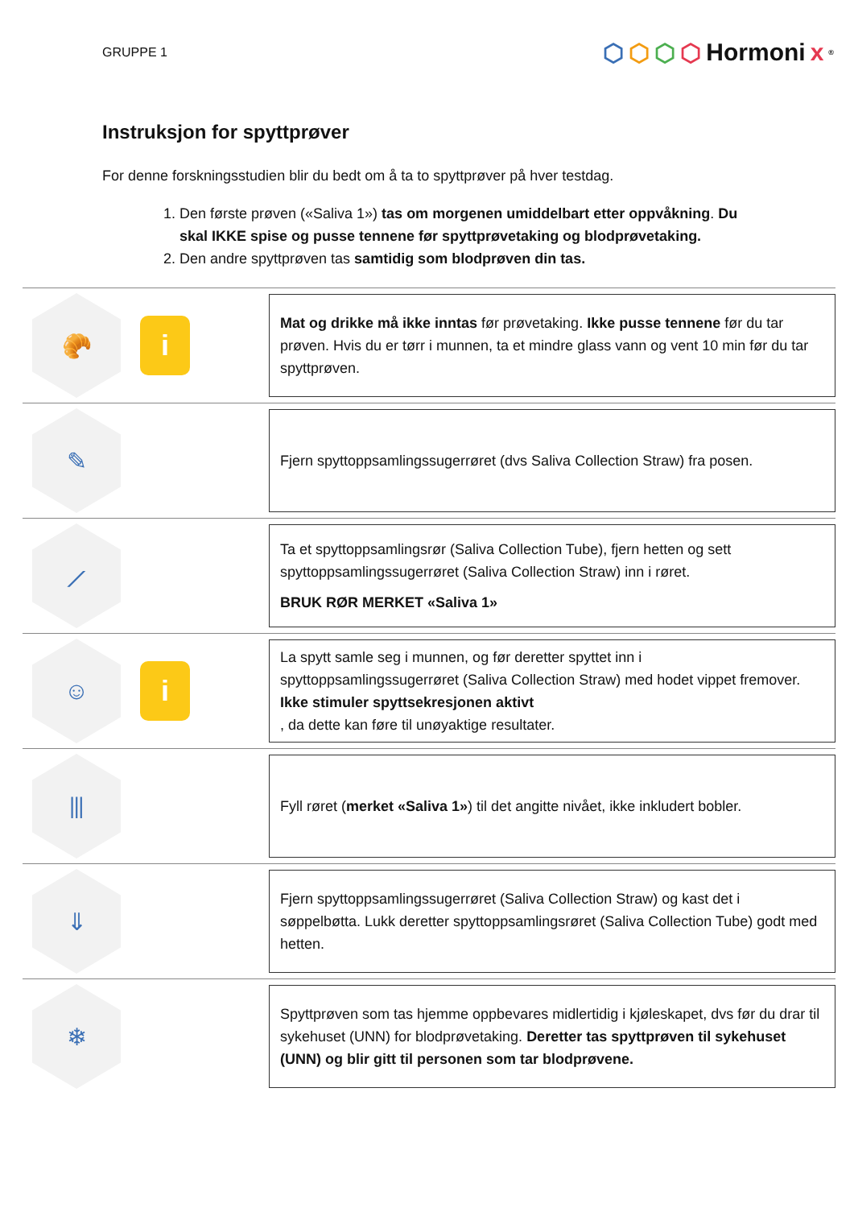GRUPPE 1 ⬡ ⬡ ⬡ ⬡ Hormoni x<sup>®</sup>
Instruksjon for spyttprøver
For denne forskningsstudien blir du bedt om å ta to spyttprøver på hver testdag.
1. Den første prøven («Saliva 1») tas om morgenen umiddelbart etter oppvåkning. Du skal IKKE spise og pusse tennene før spyttprøvetaking og blodprøvetaking.
2. Den andre spyttprøven tas samtidig som blodprøven din tas.
🥐
i
Mat og drikke må ikke inntas før prøvetaking. Ikke pusse tennene før du tar prøven. Hvis du er tørr i munnen, ta et mindre glass vann og vent 10 min før du tar spyttprøven.
✎
Fjern spyttoppsamlingssugerrøret (dvs Saliva Collection Straw) fra posen.
⟋
Ta et spyttoppsamlingsrør (Saliva Collection Tube), fjern hetten og sett spyttoppsamlingssugerrøret (Saliva Collection Straw) inn i røret.
BRUK RØR MERKET «Saliva 1»
☺
i
La spytt samle seg i munnen, og før deretter spyttet inn i spyttoppsamlingssugerrøret (Saliva Collection Straw) med hodet vippet fremover.
Ikke stimuler spyttsekresjonen aktivt, da dette kan føre til unøyaktige resultater.
⫴
Fyll røret (merket «Saliva 1») til det angitte nivået, ikke inkludert bobler.
⇓
Fjern spyttoppsamlingssugerrøret (Saliva Collection Straw) og kast det i søppelbøtta. Lukk deretter spyttoppsamlingsrøret (Saliva Collection Tube) godt med hetten.
❄
Spyttprøven som tas hjemme oppbevares midlertidig i kjøleskapet, dvs før du drar til sykehuset (UNN) for blodprøvetaking. Deretter tas spyttprøven til sykehuset (UNN) og blir gitt til personen som tar blodprøvene.